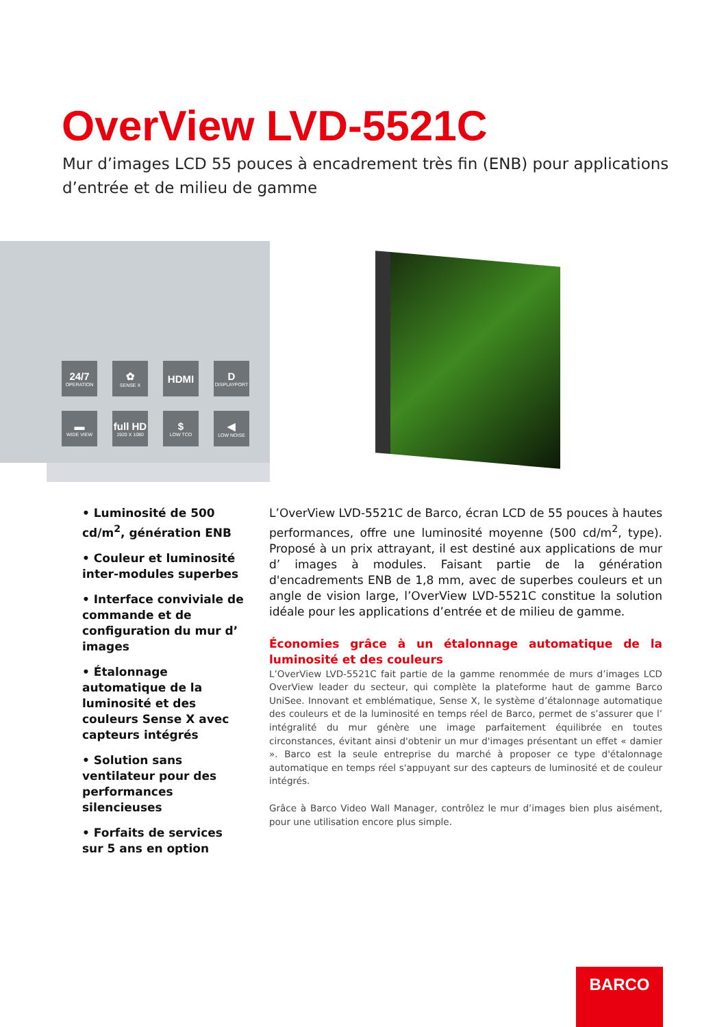OverView LVD-5521C
Mur d’images LCD 55 pouces à encadrement très fin (ENB) pour applications d’entrée et de milieu de gamme
24/7
OPERATION
✿
SENSE X
HDMI
D
DISPLAYPORT
▬
WIDE VIEW
full HD
1920 X 1080
$
LOW TCO
◀
LOW NOISE
• Luminosité de 500 cd/m<sup>2</sup>, génération ENB
• Couleur et luminosité inter-modules superbes
• Interface conviviale de commande et de configuration du mur d’ images
• Étalonnage automatique de la luminosité et des couleurs Sense X avec capteurs intégrés
• Solution sans ventilateur pour des performances silencieuses
• Forfaits de services sur 5 ans en option
L’OverView LVD-5521C de Barco, écran LCD de 55 pouces à hautes performances, offre une luminosité moyenne (500 cd/m<sup>2</sup>, type). Proposé à un prix attrayant, il est destiné aux applications de mur d’ images à modules. Faisant partie de la génération d'encadrements ENB de 1,8 mm, avec de superbes couleurs et un angle de vision large, l’OverView LVD-5521C constitue la solution idéale pour les applications d’entrée et de milieu de gamme.
Économies grâce à un étalonnage automatique de la luminosité et des couleurs
L’OverView LVD-5521C fait partie de la gamme renommée de murs d’images LCD OverView leader du secteur, qui complète la plateforme haut de gamme Barco UniSee. Innovant et emblématique, Sense X, le système d’étalonnage automatique des couleurs et de la luminosité en temps réel de Barco, permet de s’assurer que l’ intégralité du mur génère une image parfaitement équilibrée en toutes circonstances, évitant ainsi d'obtenir un mur d'images présentant un effet « damier ». Barco est la seule entreprise du marché à proposer ce type d'étalonnage automatique en temps réel s'appuyant sur des capteurs de luminosité et de couleur intégrés.
Grâce à Barco Video Wall Manager, contrôlez le mur d’images bien plus aisément, pour une utilisation encore plus simple.
BARCO